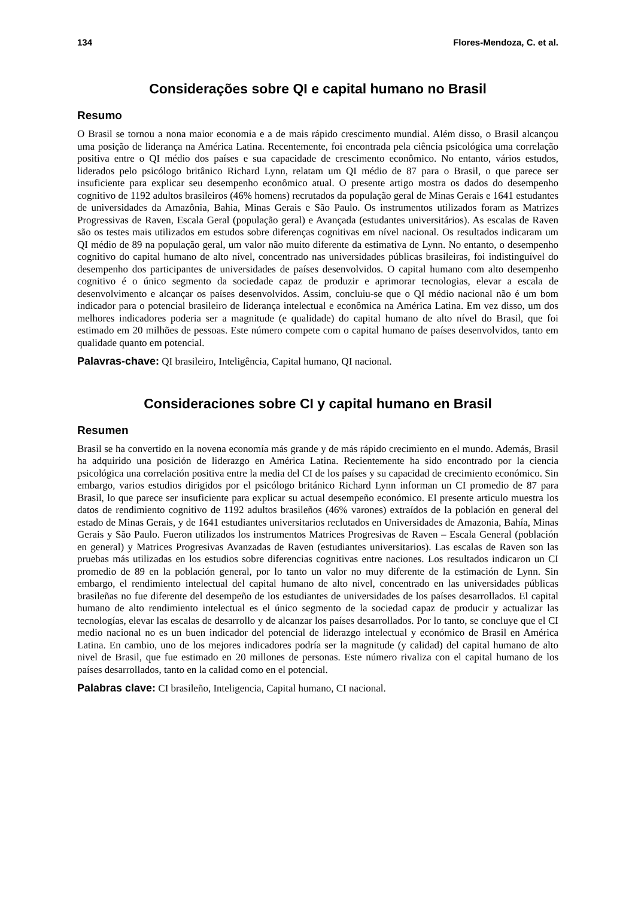134 Flores-Mendoza, C. et al.
Considerações sobre QI e capital humano no Brasil
Resumo
O Brasil se tornou a nona maior economia e a de mais rápido crescimento mundial. Além disso, o Brasil alcançou uma posição de liderança na América Latina. Recentemente, foi encontrada pela ciência psicológica uma correlação positiva entre o QI médio dos países e sua capacidade de crescimento econômico. No entanto, vários estudos, liderados pelo psicólogo britânico Richard Lynn, relatam um QI médio de 87 para o Brasil, o que parece ser insuficiente para explicar seu desempenho econômico atual. O presente artigo mostra os dados do desempenho cognitivo de 1192 adultos brasileiros (46% homens) recrutados da população geral de Minas Gerais e 1641 estudantes de universidades da Amazônia, Bahia, Minas Gerais e São Paulo. Os instrumentos utilizados foram as Matrizes Progressivas de Raven, Escala Geral (população geral) e Avançada (estudantes universitários). As escalas de Raven são os testes mais utilizados em estudos sobre diferenças cognitivas em nível nacional. Os resultados indicaram um QI médio de 89 na população geral, um valor não muito diferente da estimativa de Lynn. No entanto, o desempenho cognitivo do capital humano de alto nível, concentrado nas universidades públicas brasileiras, foi indistinguível do desempenho dos participantes de universidades de países desenvolvidos. O capital humano com alto desempenho cognitivo é o único segmento da sociedade capaz de produzir e aprimorar tecnologias, elevar a escala de desenvolvimento e alcançar os países desenvolvidos. Assim, concluiu-se que o QI médio nacional não é um bom indicador para o potencial brasileiro de liderança intelectual e econômica na América Latina. Em vez disso, um dos melhores indicadores poderia ser a magnitude (e qualidade) do capital humano de alto nível do Brasil, que foi estimado em 20 milhões de pessoas. Este número compete com o capital humano de países desenvolvidos, tanto em qualidade quanto em potencial.
Palavras-chave: QI brasileiro, Inteligência, Capital humano, QI nacional.
Consideraciones sobre CI y capital humano en Brasil
Resumen
Brasil se ha convertido en la novena economía más grande y de más rápido crecimiento en el mundo. Además, Brasil ha adquirido una posición de liderazgo en América Latina. Recientemente ha sido encontrado por la ciencia psicológica una correlación positiva entre la media del CI de los países y su capacidad de crecimiento económico. Sin embargo, varios estudios dirigidos por el psicólogo británico Richard Lynn informan un CI promedio de 87 para Brasil, lo que parece ser insuficiente para explicar su actual desempeño económico. El presente articulo muestra los datos de rendimiento cognitivo de 1192 adultos brasileños (46% varones) extraídos de la población en general del estado de Minas Gerais, y de 1641 estudiantes universitarios reclutados en Universidades de Amazonia, Bahía, Minas Gerais y São Paulo. Fueron utilizados los instrumentos Matrices Progresivas de Raven – Escala General (población en general) y Matrices Progresivas Avanzadas de Raven (estudiantes universitarios). Las escalas de Raven son las pruebas más utilizadas en los estudios sobre diferencias cognitivas entre naciones. Los resultados indicaron un CI promedio de 89 en la población general, por lo tanto un valor no muy diferente de la estimación de Lynn. Sin embargo, el rendimiento intelectual del capital humano de alto nivel, concentrado en las universidades públicas brasileñas no fue diferente del desempeño de los estudiantes de universidades de los países desarrollados. El capital humano de alto rendimiento intelectual es el único segmento de la sociedad capaz de producir y actualizar las tecnologías, elevar las escalas de desarrollo y de alcanzar los países desarrollados. Por lo tanto, se concluye que el CI medio nacional no es un buen indicador del potencial de liderazgo intelectual y económico de Brasil en América Latina. En cambio, uno de los mejores indicadores podría ser la magnitude (y calidad) del capital humano de alto nivel de Brasil, que fue estimado en 20 millones de personas. Este número rivaliza con el capital humano de los países desarrollados, tanto en la calidad como en el potencial.
Palabras clave: CI brasileño, Inteligencia, Capital humano, CI nacional.